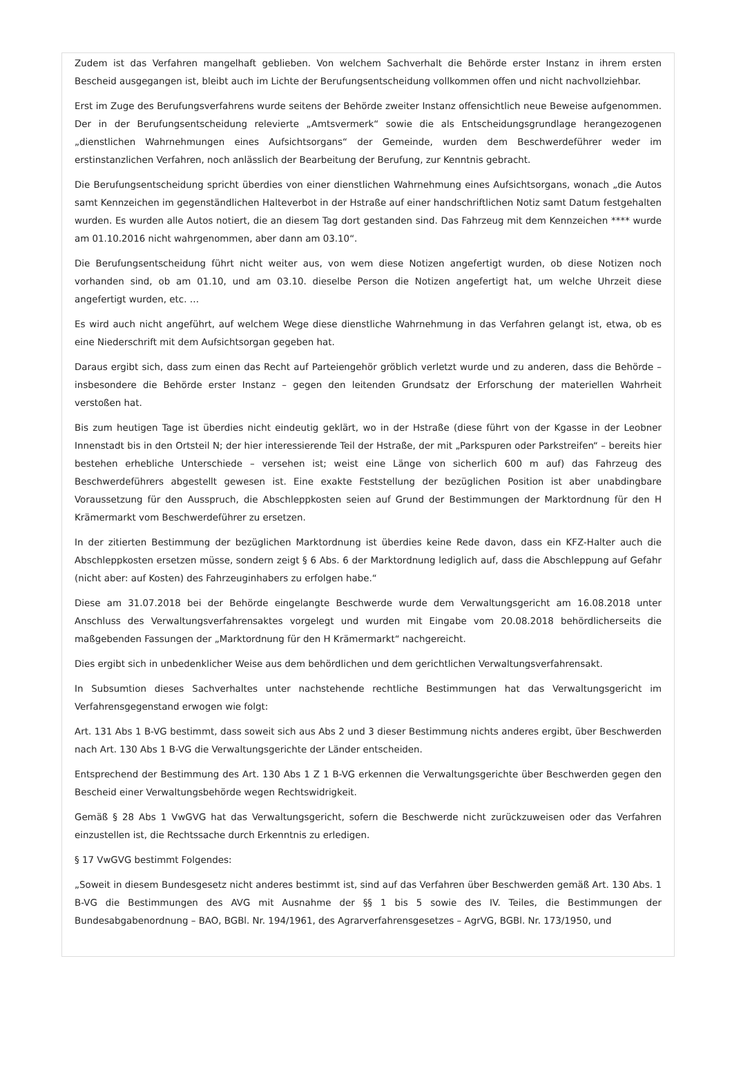Zudem ist das Verfahren mangelhaft geblieben. Von welchem Sachverhalt die Behörde erster Instanz in ihrem ersten Bescheid ausgegangen ist, bleibt auch im Lichte der Berufungsentscheidung vollkommen offen und nicht nachvollziehbar.
Erst im Zuge des Berufungsverfahrens wurde seitens der Behörde zweiter Instanz offensichtlich neue Beweise aufgenommen. Der in der Berufungsentscheidung relevierte „Amtsvermerk“ sowie die als Entscheidungsgrundlage herangezogenen „dienstlichen Wahrnehmungen eines Aufsichtsorgans“ der Gemeinde, wurden dem Beschwerdeführer weder im erstinstanzlichen Verfahren, noch anlässlich der Bearbeitung der Berufung, zur Kenntnis gebracht.
Die Berufungsentscheidung spricht überdies von einer dienstlichen Wahrnehmung eines Aufsichtsorgans, wonach „die Autos samt Kennzeichen im gegenständlichen Halteverbot in der Hstraße auf einer handschriftlichen Notiz samt Datum festgehalten wurden. Es wurden alle Autos notiert, die an diesem Tag dort gestanden sind. Das Fahrzeug mit dem Kennzeichen **** wurde am 01.10.2016 nicht wahrgenommen, aber dann am 03.10“.
Die Berufungsentscheidung führt nicht weiter aus, von wem diese Notizen angefertigt wurden, ob diese Notizen noch vorhanden sind, ob am 01.10, und am 03.10. dieselbe Person die Notizen angefertigt hat, um welche Uhrzeit diese angefertigt wurden, etc. …
Es wird auch nicht angeführt, auf welchem Wege diese dienstliche Wahrnehmung in das Verfahren gelangt ist, etwa, ob es eine Niederschrift mit dem Aufsichtsorgan gegeben hat.
Daraus ergibt sich, dass zum einen das Recht auf Parteiengehör gröblich verletzt wurde und zu anderen, dass die Behörde – insbesondere die Behörde erster Instanz – gegen den leitenden Grundsatz der Erforschung der materiellen Wahrheit verstoßen hat.
Bis zum heutigen Tage ist überdies nicht eindeutig geklärt, wo in der Hstraße (diese führt von der Kgasse in der Leobner Innenstadt bis in den Ortsteil N; der hier interessierende Teil der Hstraße, der mit „Parkspuren oder Parkstreifen“ – bereits hier bestehen erhebliche Unterschiede – versehen ist; weist eine Länge von sicherlich 600 m auf) das Fahrzeug des Beschwerdeführers abgestellt gewesen ist. Eine exakte Feststellung der bezüglichen Position ist aber unabdingbare Voraussetzung für den Ausspruch, die Abschleppkosten seien auf Grund der Bestimmungen der Marktordnung für den H Krämermarkt vom Beschwerdeführer zu ersetzen.
In der zitierten Bestimmung der bezüglichen Marktordnung ist überdies keine Rede davon, dass ein KFZ-Halter auch die Abschleppkosten ersetzen müsse, sondern zeigt § 6 Abs. 6 der Marktordnung lediglich auf, dass die Abschleppung auf Gefahr (nicht aber: auf Kosten) des Fahrzeuginhabers zu erfolgen habe.“
Diese am 31.07.2018 bei der Behörde eingelangte Beschwerde wurde dem Verwaltungsgericht am 16.08.2018 unter Anschluss des Verwaltungsverfahrensaktes vorgelegt und wurden mit Eingabe vom 20.08.2018 behördlicherseits die maßgebenden Fassungen der „Marktordnung für den H Krämermarkt“ nachgereicht.
Dies ergibt sich in unbedenklicher Weise aus dem behördlichen und dem gerichtlichen Verwaltungsverfahrensakt.
In Subsumtion dieses Sachverhaltes unter nachstehende rechtliche Bestimmungen hat das Verwaltungsgericht im Verfahrensgegenstand erwogen wie folgt:
Art. 131 Abs 1 B-VG bestimmt, dass soweit sich aus Abs 2 und 3 dieser Bestimmung nichts anderes ergibt, über Beschwerden nach Art. 130 Abs 1 B-VG die Verwaltungsgerichte der Länder entscheiden.
Entsprechend der Bestimmung des Art. 130 Abs 1 Z 1 B-VG erkennen die Verwaltungsgerichte über Beschwerden gegen den Bescheid einer Verwaltungsbehörde wegen Rechtswidrigkeit.
Gemäß § 28 Abs 1 VwGVG hat das Verwaltungsgericht, sofern die Beschwerde nicht zurückzuweisen oder das Verfahren einzustellen ist, die Rechtssache durch Erkenntnis zu erledigen.
§ 17 VwGVG bestimmt Folgendes:
„Soweit in diesem Bundesgesetz nicht anderes bestimmt ist, sind auf das Verfahren über Beschwerden gemäß Art. 130 Abs. 1 B-VG die Bestimmungen des AVG mit Ausnahme der §§ 1 bis 5 sowie des IV. Teiles, die Bestimmungen der Bundesabgabenordnung – BAO, BGBl. Nr. 194/1961, des Agrarverfahrensgesetzes – AgrVG, BGBl. Nr. 173/1950, und